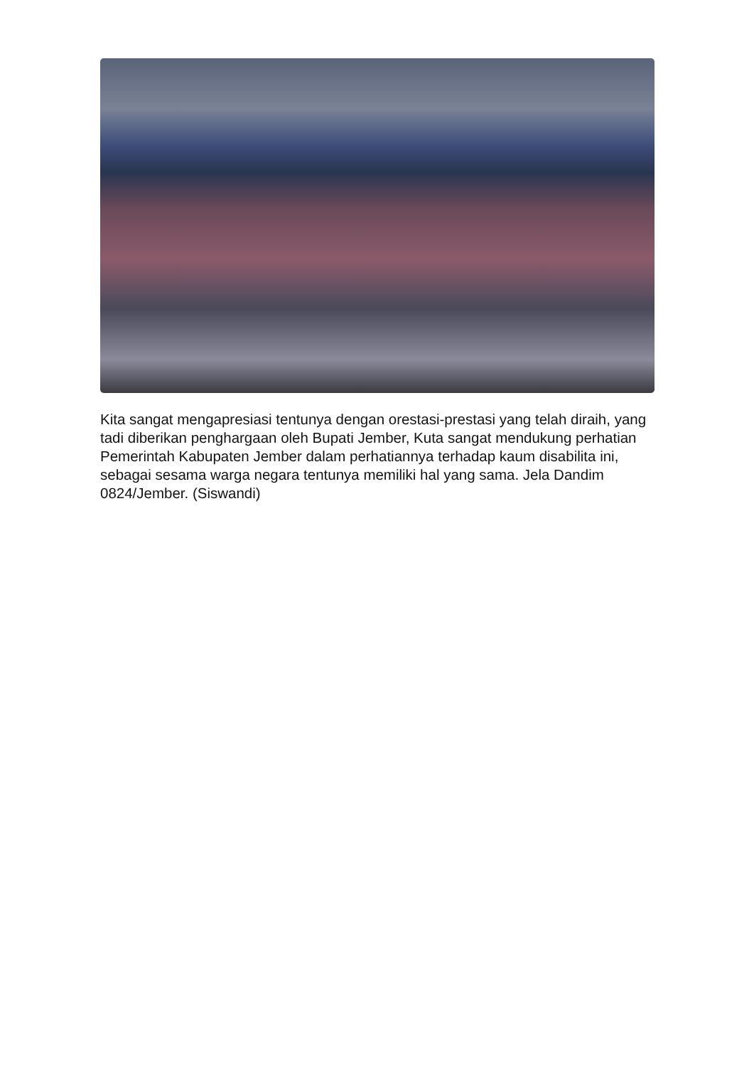Kita sangat mengapresiasi tentunya dengan orestasi-prestasi yang telah diraih, yang tadi diberikan penghargaan oleh Bupati Jember, Kuta sangat mendukung perhatian Pemerintah Kabupaten Jember dalam perhatiannya terhadap kaum disabilita ini, sebagai sesama warga negara tentunya memiliki hal yang sama. Jela Dandim 0824/Jember. (Siswandi)